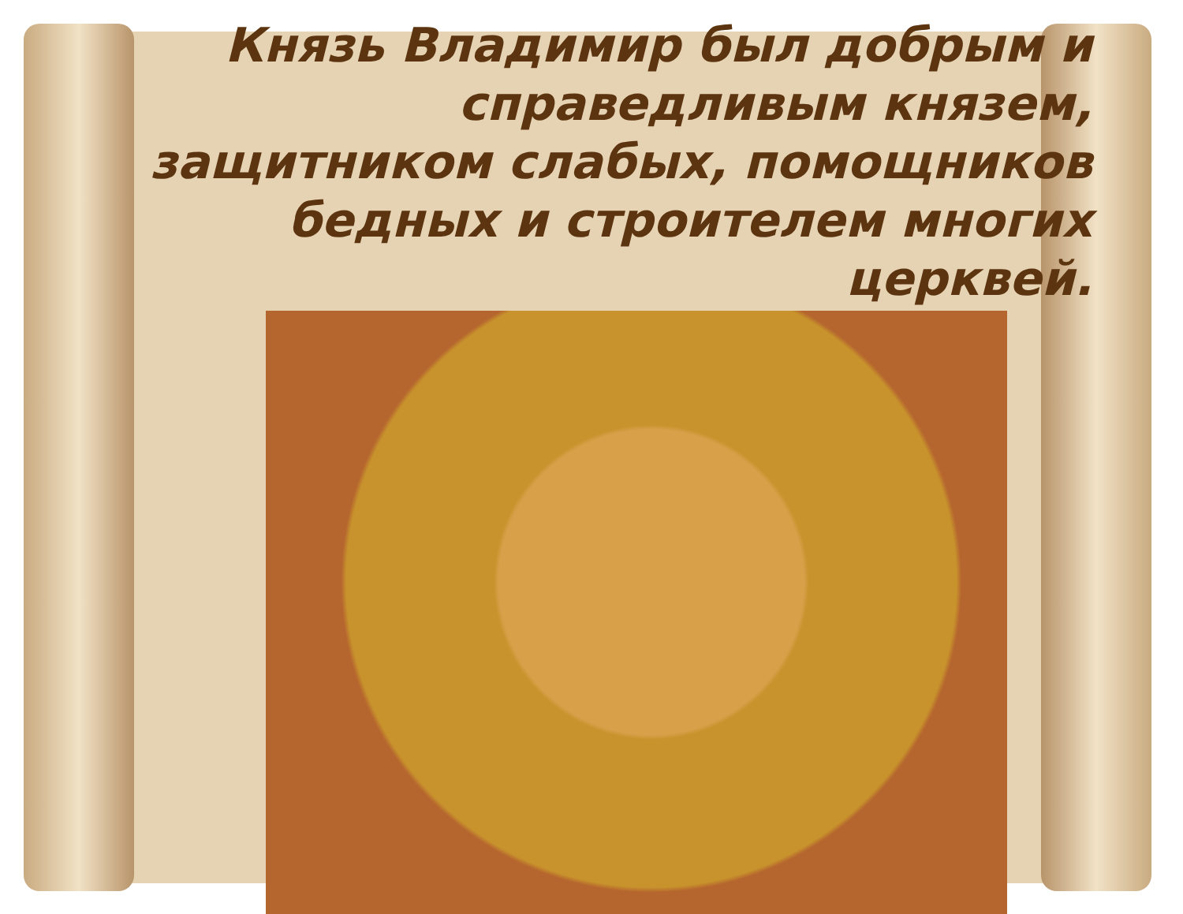Князь Владимир был добрым и справедливым князем, защитником слабых, помощников бедных и строителем многих церквей.